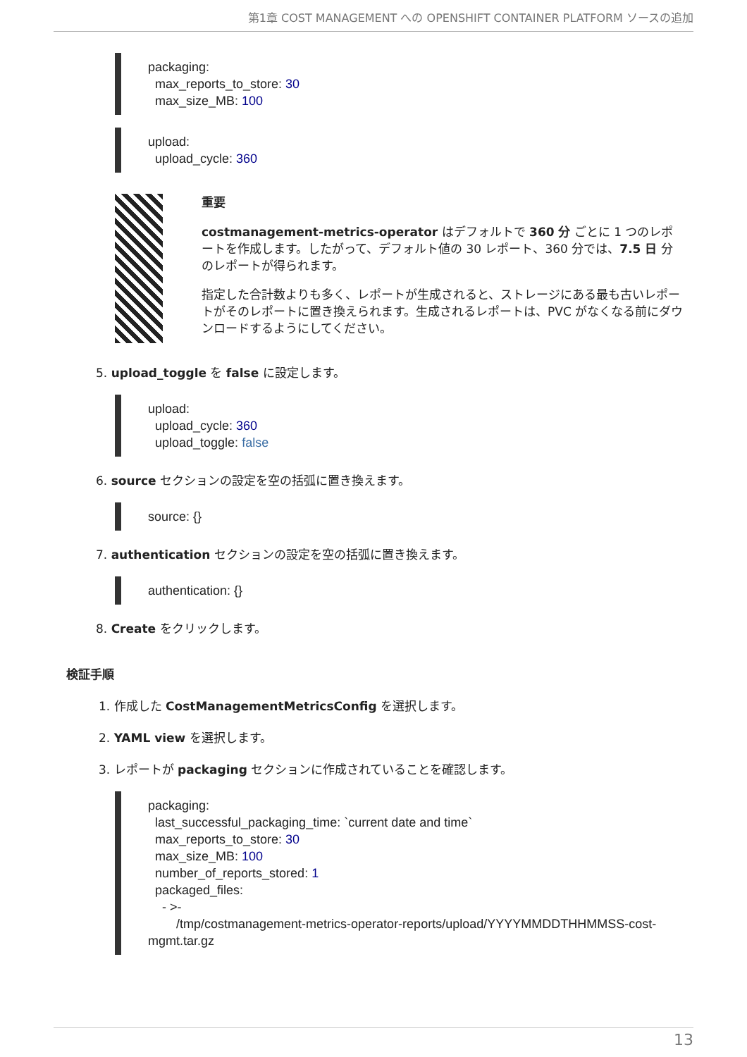第1章 COST MANAGEMENT への OPENSHIFT CONTAINER PLATFORM ソースの追加
packaging: max_reports_to_store: 30 max_size_MB: 100
upload: upload_cycle: 360
重要
costmanagement-metrics-operator はデフォルトで 360 分 ごとに 1 つのレポートを作成します。したがって、デフォルト値の 30 レポート、360 分では、7.5 日 分のレポートが得られます。
指定した合計数よりも多く、レポートが生成されると、ストレージにある最も古いレポートがそのレポートに置き換えられます。生成されるレポートは、PVC がなくなる前にダウンロードするようにしてください。
5. upload_toggle を false に設定します。
upload: upload_cycle: 360 upload_toggle: false
6. source セクションの設定を空の括弧に置き換えます。
source: {}
7. authentication セクションの設定を空の括弧に置き換えます。
authentication: {}
8. Create をクリックします。
検証手順
1. 作成した CostManagementMetricsConfig を選択します。
2. YAML view を選択します。
3. レポートが packaging セクションに作成されていることを確認します。
packaging: last_successful_packaging_time: `current date and time` max_reports_to_store: 30 max_size_MB: 100 number_of_reports_stored: 1 packaged_files: - >- /tmp/costmanagement-metrics-operator-reports/upload/YYYYMMDDTHHMMSS-cost- mgmt.tar.gz
13